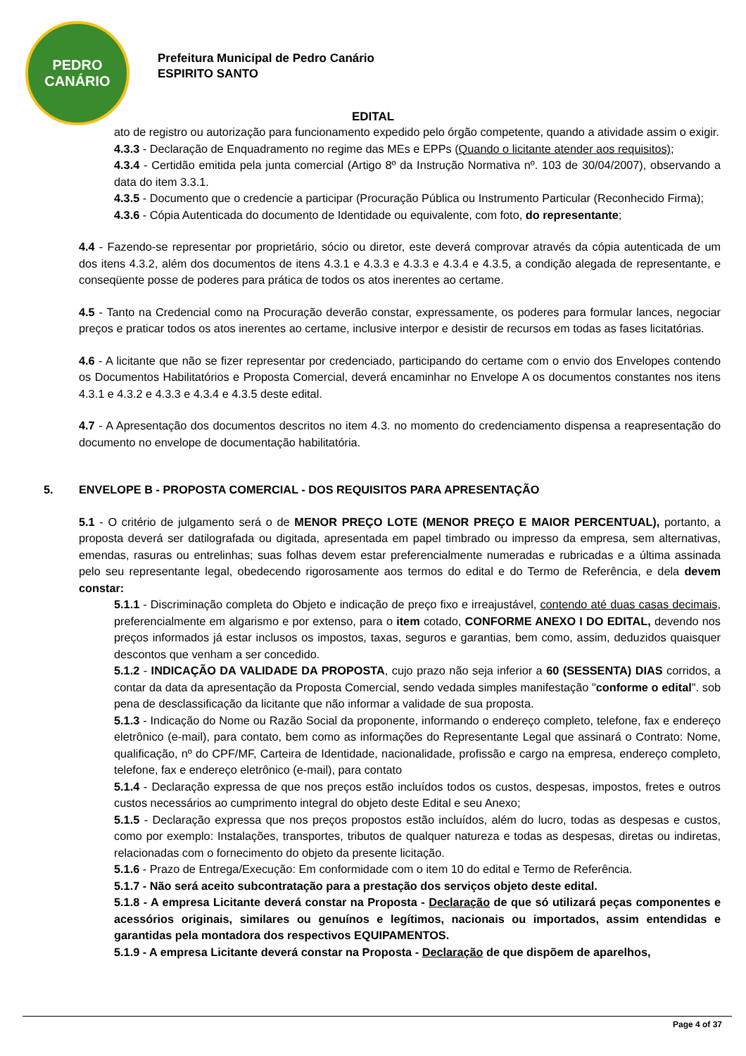PEDRO
CANÁRIO
Prefeitura Municipal de Pedro Canário
ESPIRITO SANTO
EDITAL
ato de registro ou autorização para funcionamento expedido pelo órgão competente, quando a atividade assim o exigir.
4.3.3 - Declaração de Enquadramento no regime das MEs e EPPs (Quando o licitante atender aos requisitos);
4.3.4 - Certidão emitida pela junta comercial (Artigo 8º da Instrução Normativa nº. 103 de 30/04/2007), observando a data do item 3.3.1.
4.3.5 - Documento que o credencie a participar (Procuração Pública ou Instrumento Particular (Reconhecido Firma);
4.3.6 - Cópia Autenticada do documento de Identidade ou equivalente, com foto, do representante;
4.4 - Fazendo-se representar por proprietário, sócio ou diretor, este deverá comprovar através da cópia autenticada de um dos itens 4.3.2, além dos documentos de itens 4.3.1 e 4.3.3 e 4.3.3 e 4.3.4 e 4.3.5, a condição alegada de representante, e conseqüente posse de poderes para prática de todos os atos inerentes ao certame.
4.5 - Tanto na Credencial como na Procuração deverão constar, expressamente, os poderes para formular lances, negociar preços e praticar todos os atos inerentes ao certame, inclusive interpor e desistir de recursos em todas as fases licitatórias.
4.6 - A licitante que não se fizer representar por credenciado, participando do certame com o envio dos Envelopes contendo os Documentos Habilitatórios e Proposta Comercial, deverá encaminhar no Envelope A os documentos constantes nos itens 4.3.1 e 4.3.2 e 4.3.3 e 4.3.4 e 4.3.5 deste edital.
4.7 - A Apresentação dos documentos descritos no item 4.3. no momento do credenciamento dispensa a reapresentação do documento no envelope de documentação habilitatória.
5. ENVELOPE B - PROPOSTA COMERCIAL - DOS REQUISITOS PARA APRESENTAÇÃO
5.1 - O critério de julgamento será o de MENOR PREÇO LOTE (MENOR PREÇO E MAIOR PERCENTUAL), portanto, a proposta deverá ser datilografada ou digitada, apresentada em papel timbrado ou impresso da empresa, sem alternativas, emendas, rasuras ou entrelinhas; suas folhas devem estar preferencialmente numeradas e rubricadas e a última assinada pelo seu representante legal, obedecendo rigorosamente aos termos do edital e do Termo de Referência, e dela devem constar:
5.1.1 - Discriminação completa do Objeto e indicação de preço fixo e irreajustável, contendo até duas casas decimais, preferencialmente em algarismo e por extenso, para o item cotado, CONFORME ANEXO I DO EDITAL, devendo nos preços informados já estar inclusos os impostos, taxas, seguros e garantias, bem como, assim, deduzidos quaisquer descontos que venham a ser concedido.
5.1.2 - INDICAÇÃO DA VALIDADE DA PROPOSTA, cujo prazo não seja inferior a 60 (SESSENTA) DIAS corridos, a contar da data da apresentação da Proposta Comercial, sendo vedada simples manifestação "conforme o edital". sob pena de desclassificação da licitante que não informar a validade de sua proposta.
5.1.3 - Indicação do Nome ou Razão Social da proponente, informando o endereço completo, telefone, fax e endereço eletrônico (e-mail), para contato, bem como as informações do Representante Legal que assinará o Contrato: Nome, qualificação, nº do CPF/MF, Carteira de Identidade, nacionalidade, profissão e cargo na empresa, endereço completo, telefone, fax e endereço eletrônico (e-mail), para contato
5.1.4 - Declaração expressa de que nos preços estão incluídos todos os custos, despesas, impostos, fretes e outros custos necessários ao cumprimento integral do objeto deste Edital e seu Anexo;
5.1.5 - Declaração expressa que nos preços propostos estão incluídos, além do lucro, todas as despesas e custos, como por exemplo: Instalações, transportes, tributos de qualquer natureza e todas as despesas, diretas ou indiretas, relacionadas com o fornecimento do objeto da presente licitação.
5.1.6 - Prazo de Entrega/Execução: Em conformidade com o item 10 do edital e Termo de Referência.
5.1.7 - Não será aceito subcontratação para a prestação dos serviços objeto deste edital.
5.1.8 - A empresa Licitante deverá constar na Proposta - Declaração de que só utilizará peças componentes e acessórios originais, similares ou genuínos e legítimos, nacionais ou importados, assim entendidas e garantidas pela montadora dos respectivos EQUIPAMENTOS.
5.1.9 - A empresa Licitante deverá constar na Proposta - Declaração de que dispõem de aparelhos,
Page 4 of 37